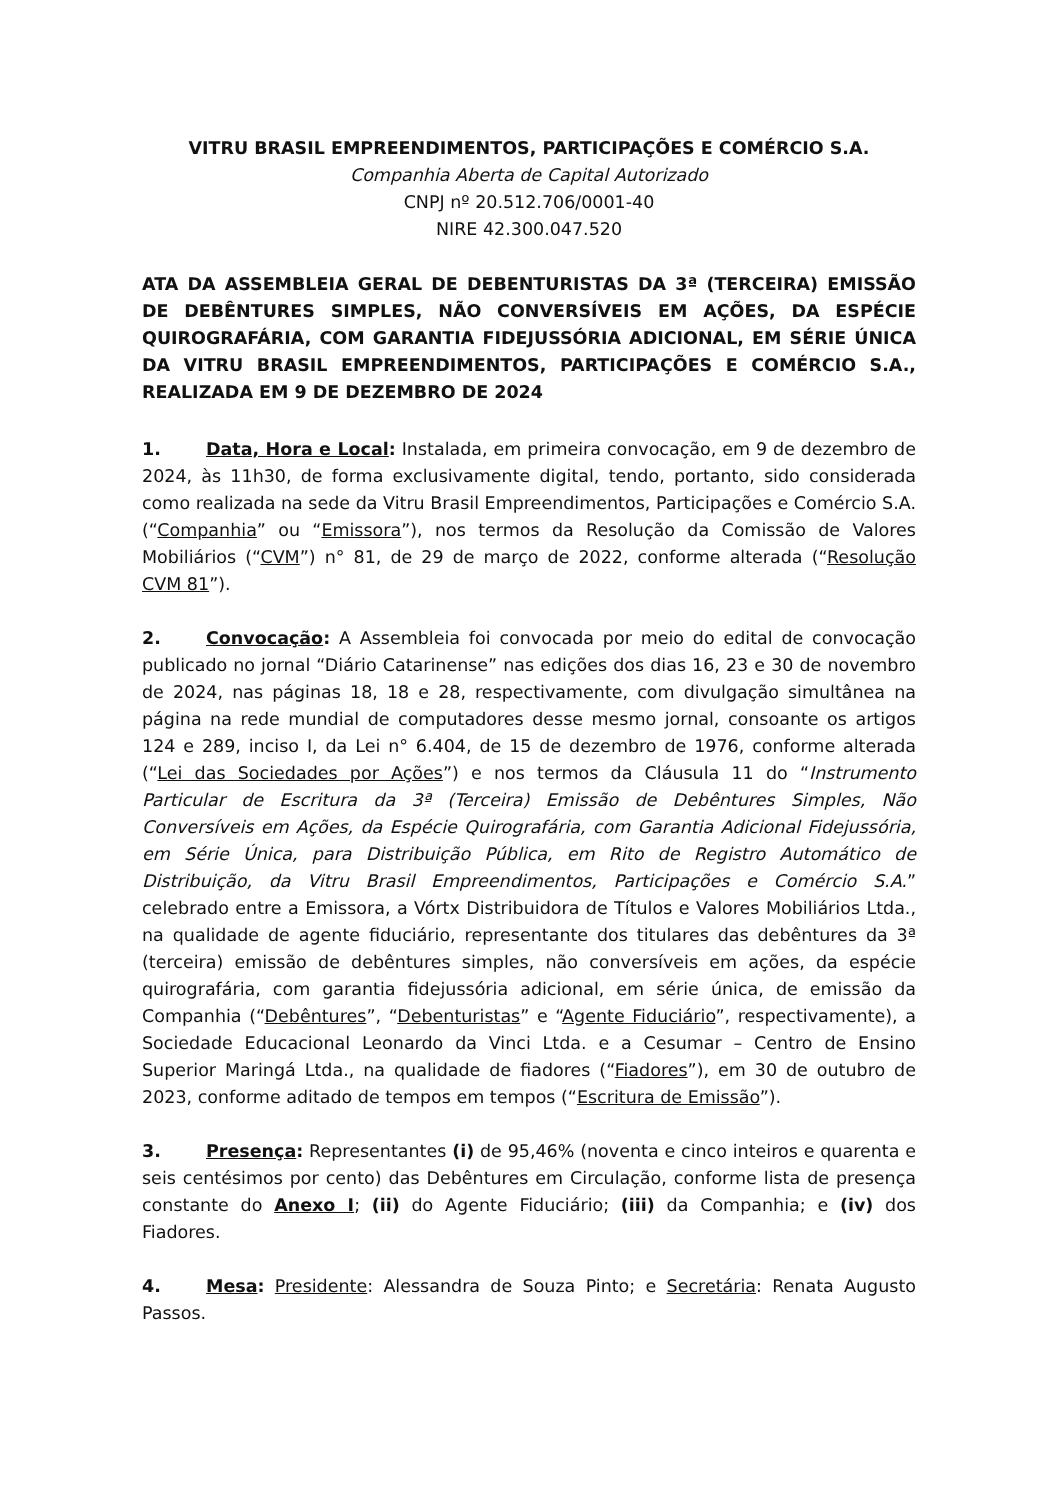VITRU BRASIL EMPREENDIMENTOS, PARTICIPAÇÕES E COMÉRCIO S.A.
Companhia Aberta de Capital Autorizado
CNPJ nº 20.512.706/0001-40
NIRE 42.300.047.520
ATA DA ASSEMBLEIA GERAL DE DEBENTURISTAS DA 3ª (TERCEIRA) EMISSÃO DE DEBÊNTURES SIMPLES, NÃO CONVERSÍVEIS EM AÇÕES, DA ESPÉCIE QUIROGRAFÁRIA, COM GARANTIA FIDEJUSSÓRIA ADICIONAL, EM SÉRIE ÚNICA DA VITRU BRASIL EMPREENDIMENTOS, PARTICIPAÇÕES E COMÉRCIO S.A., REALIZADA EM 9 DE DEZEMBRO DE 2024
1. Data, Hora e Local: Instalada, em primeira convocação, em 9 de dezembro de 2024, às 11h30, de forma exclusivamente digital, tendo, portanto, sido considerada como realizada na sede da Vitru Brasil Empreendimentos, Participações e Comércio S.A. (“Companhia” ou “Emissora”), nos termos da Resolução da Comissão de Valores Mobiliários (“CVM”) n° 81, de 29 de março de 2022, conforme alterada (“Resolução CVM 81”).
2. Convocação: A Assembleia foi convocada por meio do edital de convocação publicado no jornal “Diário Catarinense” nas edições dos dias 16, 23 e 30 de novembro de 2024, nas páginas 18, 18 e 28, respectivamente, com divulgação simultânea na página na rede mundial de computadores desse mesmo jornal, consoante os artigos 124 e 289, inciso I, da Lei n° 6.404, de 15 de dezembro de 1976, conforme alterada (“Lei das Sociedades por Ações”) e nos termos da Cláusula 11 do “Instrumento Particular de Escritura da 3ª (Terceira) Emissão de Debêntures Simples, Não Conversíveis em Ações, da Espécie Quirografária, com Garantia Adicional Fidejussória, em Série Única, para Distribuição Pública, em Rito de Registro Automático de Distribuição, da Vitru Brasil Empreendimentos, Participações e Comércio S.A.” celebrado entre a Emissora, a Vórtx Distribuidora de Títulos e Valores Mobiliários Ltda., na qualidade de agente fiduciário, representante dos titulares das debêntures da 3ª (terceira) emissão de debêntures simples, não conversíveis em ações, da espécie quirografária, com garantia fidejussória adicional, em série única, de emissão da Companhia (“Debêntures”, “Debenturistas” e “Agente Fiduciário”, respectivamente), a Sociedade Educacional Leonardo da Vinci Ltda. e a Cesumar – Centro de Ensino Superior Maringá Ltda., na qualidade de fiadores (“Fiadores”), em 30 de outubro de 2023, conforme aditado de tempos em tempos (“Escritura de Emissão”).
3. Presença: Representantes (i) de 95,46% (noventa e cinco inteiros e quarenta e seis centésimos por cento) das Debêntures em Circulação, conforme lista de presença constante do Anexo I; (ii) do Agente Fiduciário; (iii) da Companhia; e (iv) dos Fiadores.
4. Mesa: Presidente: Alessandra de Souza Pinto; e Secretária: Renata Augusto Passos.